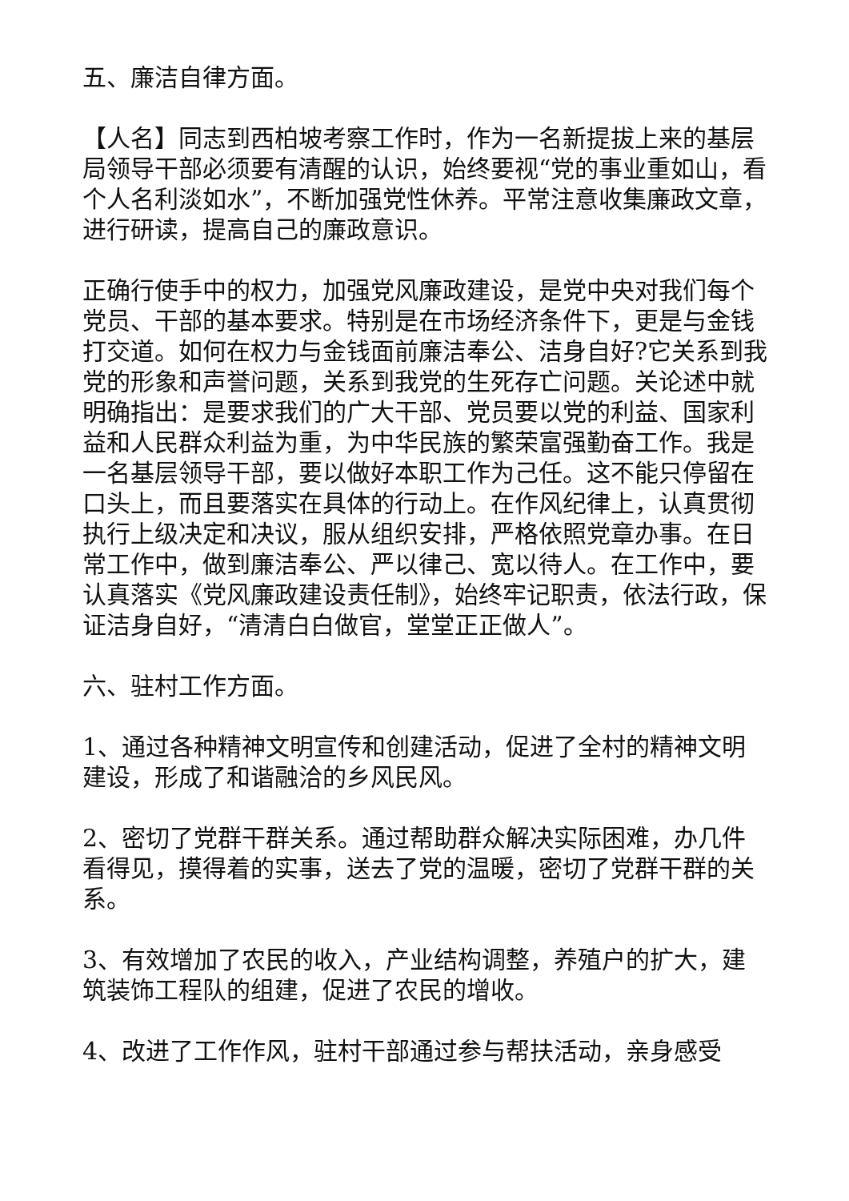五、廉洁自律方面。
【人名】同志到西柏坡考察工作时，作为一名新提拔上来的基层局领导干部必须要有清醒的认识，始终要视“党的事业重如山，看个人名利淡如水”，不断加强党性休养。平常注意收集廉政文章，进行研读，提高自己的廉政意识。
正确行使手中的权力，加强党风廉政建设，是党中央对我们每个党员、干部的基本要求。特别是在市场经济条件下，更是与金钱打交道。如何在权力与金钱面前廉洁奉公、洁身自好?它关系到我党的形象和声誉问题，关系到我党的生死存亡问题。关论述中就明确指出：是要求我们的广大干部、党员要以党的利益、国家利益和人民群众利益为重，为中华民族的繁荣富强勤奋工作。我是一名基层领导干部，要以做好本职工作为己任。这不能只停留在口头上，而且要落实在具体的行动上。在作风纪律上，认真贯彻执行上级决定和决议，服从组织安排，严格依照党章办事。在日常工作中，做到廉洁奉公、严以律己、宽以待人。在工作中，要认真落实《党风廉政建设责任制》，始终牢记职责，依法行政，保证洁身自好，“清清白白做官，堂堂正正做人”。
六、驻村工作方面。
1、通过各种精神文明宣传和创建活动，促进了全村的精神文明建设，形成了和谐融洽的乡风民风。
2、密切了党群干群关系。通过帮助群众解决实际困难，办几件看得见，摸得着的实事，送去了党的温暖，密切了党群干群的关系。
3、有效增加了农民的收入，产业结构调整，养殖户的扩大，建筑装饰工程队的组建，促进了农民的增收。
4、改进了工作作风，驻村干部通过参与帮扶活动，亲身感受